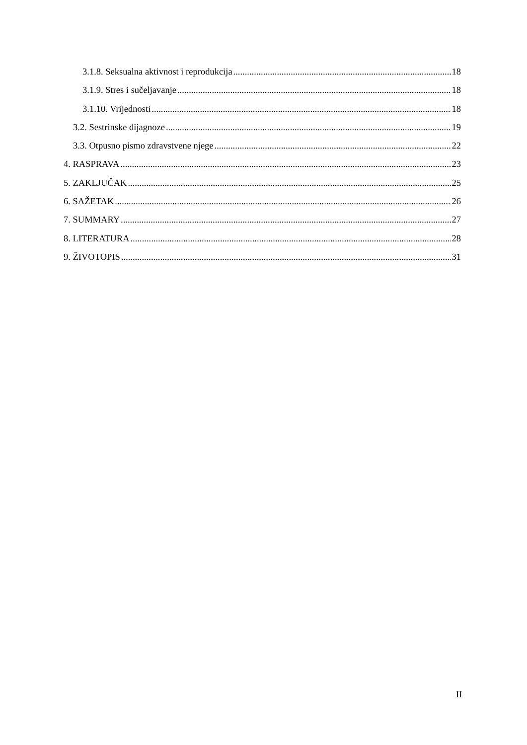3.1.8. Seksualna aktivnost i reprodukcija 18
3.1.9. Stres i sučeljavanje 18
3.1.10. Vrijednosti 18
3.2. Sestrinske dijagnoze 19
3.3. Otpusno pismo zdravstvene njege 22
4. RASPRAVA 23
5. ZAKLJUČAK 25
6. SAŽETAK 26
7. SUMMARY 27
8. LITERATURA 28
9. ŽIVOTOPIS 31
II